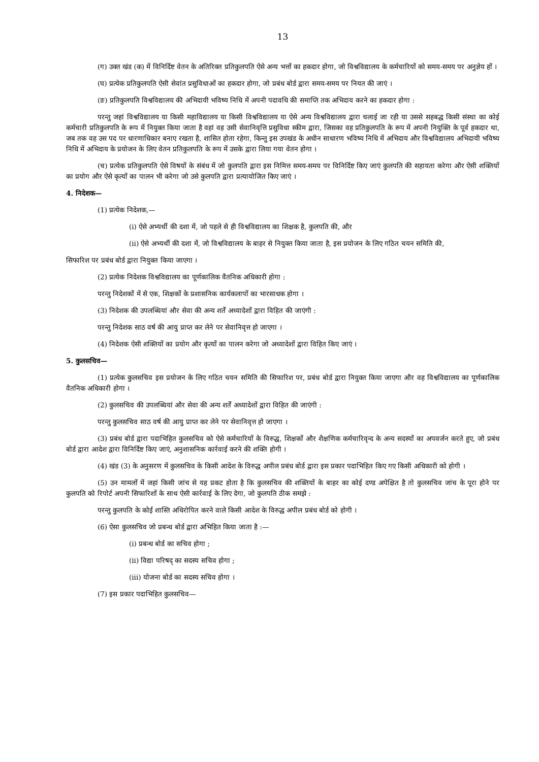13
(ग) उक्त खंड (क) में विनिर्दिष्ट वेतन के अतिरिक्त प्रतिकुलपति ऐसे अन्य भत्तों का हकदार होगा, जो विश्वविद्यालय के कर्मचारियों को समय-समय पर अनुज्ञेय हों ।
(घ) प्रत्येक प्रतिकुलपति ऐसी सेवांत प्रसुविधाओं का हकदार होगा, जो प्रबंध बोर्ड द्वारा समय-समय पर नियत की जाएं ।
(ङ) प्रतिकुलपति विश्वविद्यालय की अभिदायी भविष्य निधि में अपनी पदावधि की समाप्ति तक अभिदाय करने का हकदार होगा :
परन्तु जहां विश्वविद्यालय या किसी महाविद्यालय या किसी विश्वविद्यालय या ऐसे अन्य विश्वविद्यालय द्वारा चलाई जा रही या उससे सहबद्ध किसी संस्था का कोई कर्मचारी प्रतिकुलपति के रूप में नियुक्त किया जाता है वहां वह उसी सेवानिवृत्ति प्रसुविधा स्कीम द्वारा, जिसका वह प्रतिकुलपति के रूप में अपनी नियुक्ति के पूर्व हकदार था, जब तक वह उस पद पर धारणाधिकार बनाए रखता है, शासित होता रहेगा, किन्तु इस उपखंड के अधीन साधारण भविष्य निधि में अभिदाय और विश्वविद्यालय अभिदायी भविष्य निधि में अभिदाय के प्रयोजन के लिए वेतन प्रतिकुलपति के रूप में उसके द्वारा लिया गया वेतन होगा ।
(च) प्रत्येक प्रतिकुलपति ऐसे विषयों के संबंध में जो कुलपति द्वारा इस निमित्त समय-समय पर विनिर्दिष्ट किए जाएं कुलपति की सहायता करेगा और ऐसी शक्तियों का प्रयोग और ऐसे कृत्यों का पालन भी करेगा जो उसे कुलपति द्वारा प्रत्यायोजित किए जाएं ।
4. निदेशक—
(1) प्रत्येक निदेशक,—
(i) ऐसे अभ्यर्थी की दशा में, जो पहले से ही विश्वविद्यालय का शिक्षक है, कुलपति की, और
(ii) ऐसे अभ्यर्थी की दशा में, जो विश्वविद्यालय के बाहर से नियुक्त किया जाता है, इस प्रयोजन के लिए गठित चयन समिति की,
सिफारिश पर प्रबंध बोर्ड द्वारा नियुक्त किया जाएगा ।
(2) प्रत्येक निदेशक विश्वविद्यालय का पूर्णकालिक वैतनिक अधिकारी होगा :
परन्तु निदेशकों में से एक, शिक्षकों के प्रशासनिक कार्यकलापों का भारसाधक होगा ।
(3) निदेशक की उपलब्धियां और सेवा की अन्य शर्तें अध्यादेशों द्वारा विहित की जाएंगी :
परन्तु निदेशक साठ वर्ष की आयु प्राप्त कर लेने पर सेवानिवृत्त हो जाएगा ।
(4) निदेशक ऐसी शक्तियों का प्रयोग और कृत्यों का पालन करेगा जो अध्यादेशों द्वारा विहित किए जाएं ।
5. कुलसचिव—
(1) प्रत्येक कुलसचिव इस प्रयोजन के लिए गठित चयन समिति की सिफारिश पर, प्रबंध बोर्ड द्वारा नियुक्त किया जाएगा और वह विश्वविद्यालय का पूर्णकालिक वैतनिक अधिकारी होगा ।
(2) कुलसचिव की उपलब्धियां और सेवा की अन्य शर्तें अध्यादेशों द्वारा विहित की जाएंगी :
परन्तु कुलसचिव साठ वर्ष की आयु प्राप्त कर लेने पर सेवानिवृत्त हो जाएगा ।
(3) प्रबंध बोर्ड द्वारा पदाभिहित कुलसचिव को ऐसे कर्मचारियों के विरुद्ध, शिक्षकों और शैक्षणिक कर्मचारिवृन्द के अन्य सदस्यों का अपवर्जन करते हुए, जो प्रबंध बोर्ड द्वारा आदेश द्वारा विनिर्दिष्ट किए जाएं, अनुशासनिक कार्रवाई करने की शक्ति होगी ।
(4) खंड (3) के अनुसरण में कुलसचिव के किसी आदेश के विरुद्ध अपील प्रबंध बोर्ड द्वारा इस प्रकार पदाभिहित किए गए किसी अधिकारी को होगी ।
(5) उन मामलों में जहां किसी जांच से यह प्रकट होता है कि कुलसचिव की शक्तियों के बाहर का कोई दण्ड अपेक्षित है तो कुलसचिव जांच के पूरा होने पर कुलपति को रिपोर्ट अपनी सिफारिशों के साथ ऐसी कार्रवाई के लिए देगा, जो कुलपति ठीक समझे :
परन्तु कुलपति के कोई शास्ति अधिरोपित करने वाले किसी आदेश के विरुद्ध अपील प्रबंध बोर्ड को होगी ।
(6) ऐसा कुलसचिव जो प्रबन्ध बोर्ड द्वारा अभिहित किया जाता है :—
(i) प्रबन्ध बोर्ड का सचिव होगा ;
(ii) विद्या परिषद् का सदस्य सचिव होगा ;
(iii) योजना बोर्ड का सदस्य सचिव होगा ।
(7) इस प्रकार पदाभिहित कुलसचिव—